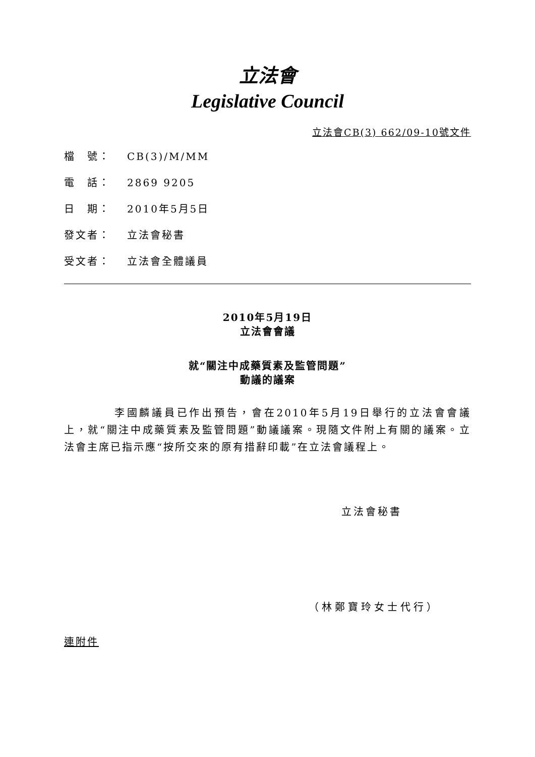立法會
Legislative Council
立法會CB(3) 662/09-10號文件
檔　號： CB(3)/M/MM
電　話： 2869 9205
日　期： 2010年5月5日
發文者： 立法會秘書
受文者： 立法會全體議員
2010年5月19日
立法會會議
就“關注中成藥質素及監管問題”
動議的議案
李國麟議員已作出預告，會在2010年5月19日舉行的立法會會議上，就“關注中成藥質素及監管問題”動議議案。現隨文件附上有關的議案。立法會主席已指示應“按所交來的原有措辭印載”在立法會議程上。
立法會秘書
（林鄭寶玲女士代行）
連附件